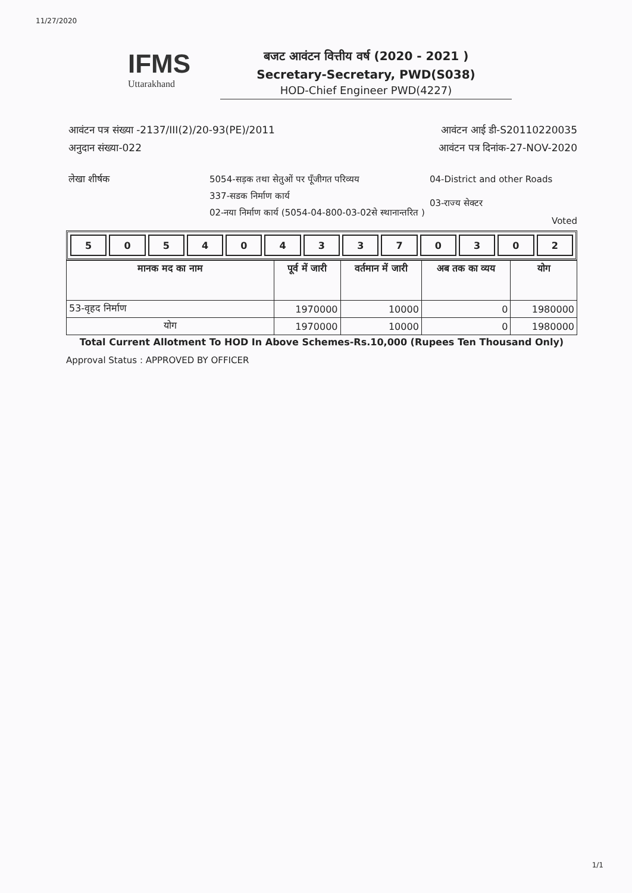11/27/2020
IFMS
Uttarakhand
बजट आवंटन वित्तीय वर्ष (2020 - 2021 )
Secretary-Secretary, PWD(S038)
HOD-Chief Engineer PWD(4227)
आवंटन पत्र संख्या -2137/III(2)/20-93(PE)/2011
अनुदान संख्या-022
आवंटन आई डी-S20110220035
आवंटन पत्र दिनांक-27-NOV-2020
लेखा शीर्षक
5054-सड़क तथा सेतुओं पर पूँजीगत परिव्यय
337-सडक निर्माण कार्य
02-नया निर्माण कार्य (5054-04-800-03-02से स्थानान्तरित )
04-District and other Roads
03-राज्य सेक्टर
Voted
| 5 | 0 | 5 | 4 | 0 | 4 | 3 | 3 | 7 | 0 | 3 | 0 | 2 |
| मानक मद का नाम | पूर्व में जारी | वर्तमान में जारी | अब तक का व्यय | योग |
| --- | --- | --- | --- | --- |
| 53-वृहद निर्माण | 1970000 | 10000 | 0 | 1980000 |
| योग | 1970000 | 10000 | 0 | 1980000 |
Total Current Allotment To HOD In Above Schemes-Rs.10,000 (Rupees Ten Thousand Only)
Approval Status : APPROVED BY OFFICER
1/1